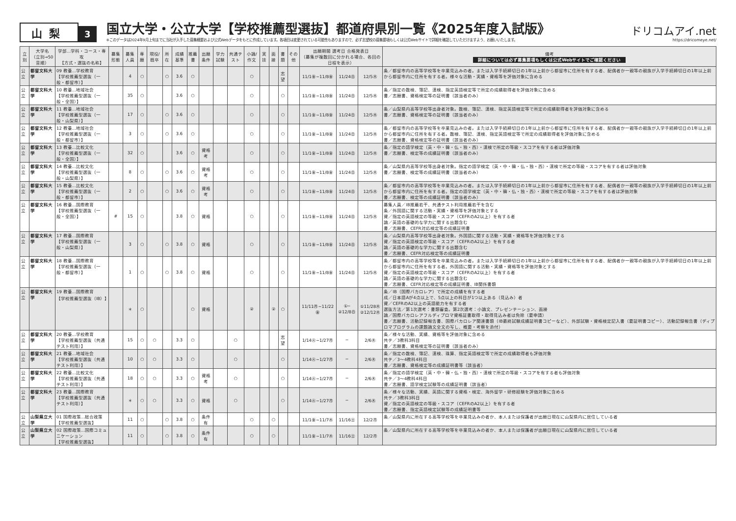山梨
3
国立大学・公立大学【学校推薦型選抜】都道府県別一覧《2025年度入試版》
※このデータは2024年9月上旬までに当社が入手した募集概要および公式Webデータをもとに作成しています。各項目は変更されている可能性もありますので、必ず志望校の募集要項もしくは公式Webサイトで詳細を確認していただけますよう、お願いいたします。
ドリコムアイ.net
https://dricomeye.net/
| 立別 | 大学名 （立別→50音順） | 学部…学科・コース・専攻 【方式・選抜の名称】 | 募集形態 | 募集人員 | 専願 | 現役/既卒 | 所在 | 成績基準 | 推薦書 | 出願条件 | 学力試験 | 共通テスト | 小論/作文 | 実技 | 面接 | 書類 | その他 | 出願期間 選考日 合格発表日 （募集が複数回に分かれる場合、各回の日程を表示） | | | 備考 詳細については必ず募集要項もしくは公式Webサイトでご確認ください |
| --- | --- | --- | --- | --- | --- | --- | --- | --- | --- | --- | --- | --- | --- | --- | --- | --- | --- | --- | --- | --- | --- |
| 公立 | 都留文科大学 | 09 教養…学校教育 【学校推薦型選抜（一般・都留市）】 | | 4 | ○ | | ○ | 3.6 | ○ | | | | ○ | | | 志望 | | 11/1㊎~11/8㊎ | 11/24㊐ | 12/5㊍ | 条／都留市内の高等学校等を卒業見込みの者。または入学手続締切日の1年以上前から都留市に住所を有する者、配偶者か一親等の親族が入学手続締切日の1年以上前から都留市内に住所を有する者。様々な活動・実績・資格等を評価対象に含める |
| 公立 | 都留文科大学 | 10 教養…地域社会 【学校推薦型選抜（一般・全国）】 | | 35 | ○ | | | 3.6 | ○ | | | | ○ | | | ○ | | 11/1㊎~11/8㊎ | 11/24㊐ | 12/5㊍ | 条／指定の数検、簿記、漢検、指定英語検定等で所定の成績取得者を評価対象に含める 書／志願書、資格検定等の証明書（該当者のみ） |
| 公立 | 都留文科大学 | 11 教養…地域社会 【学校推薦型選抜（一般・山梨県）】 | | 17 | ○ | | ○ | 3.6 | ○ | | | | ○ | | | ○ | | 11/1㊎~11/8㊎ | 11/24㊐ | 12/5㊍ | 条／山梨県内高等学校等出身者対象。数検、簿記、漢検、指定英語検定等で所定の成績取得者を評価対象に含める 書／志願書、資格検定等の証明書（該当者のみ） |
| 公立 | 都留文科大学 | 12 教養…地域社会 【学校推薦型選抜（一般・都留市）】 | | 3 | ○ | | ○ | 3.6 | ○ | | | | ○ | | | ○ | | 11/1㊎~11/8㊎ | 11/24㊐ | 12/5㊍ | 条／都留市内の高等学校等を卒業見込みの者。または入学手続締切日の1年以上前から都留市に住所を有する者、配偶者か一親等の親族が入学手続締切日の1年以上前から都留市内に住所を有する者。数検、簿記、漢検、指定英語検定等で所定の成績取得者を評価対象に含める 書／志願書、資格検定等の証明書（該当者のみ） |
| 公立 | 都留文科大学 | 13 教養…比較文化 【学校推薦型選抜（一般・全国）】 | | 32 | ○ | | | 3.6 | ○ | 資格考 | | | ○ | | | ○ | | 11/1㊎~11/8㊎ | 11/24㊐ | 12/5㊍ | 条／指定の語学検定（英・中・韓・仏・独・西）・漢検で所定の等級・スコアを有する者は評価対象 書／志願書、検定等の成績証明書（該当者のみ） |
| 公立 | 都留文科大学 | 14 教養…比較文化 【学校推薦型選抜（一般・山梨県）】 | | 8 | ○ | | ○ | 3.6 | ○ | 資格考 | | | ○ | | | ○ | | 11/1㊎~11/8㊎ | 11/24㊐ | 12/5㊍ | 条／山梨県内高等学校等出身者対象。指定の語学検定（英・中・韓・仏・独・西）・漢検で所定の等級・スコアを有する者は評価対象 書／志願書、検定等の成績証明書（該当者のみ） |
| 公立 | 都留文科大学 | 15 教養…比較文化 【学校推薦型選抜（一般・都留市）】 | | 2 | ○ | | ○ | 3.6 | ○ | 資格考 | | | ○ | | | ○ | | 11/1㊎~11/8㊎ | 11/24㊐ | 12/5㊍ | 条／都留市内の高等学校等を卒業見込みの者。または入学手続締切日の1年以上前から都留市に住所を有する者、配偶者か一親等の親族が入学手続締切日の1年以上前から都留市内に住所を有する者。指定の語学検定（英・中・韓・仏・独・西）・漢検で所定の等級・スコアを有する者は評価対象 書／志願書、検定等の成績証明書（該当者のみ） |
| 公立 | 都留文科大学 | 16 教養…国際教育 【学校推薦型選抜（一般・全国）】 | # | 15 | ○ | | | 3.8 | ○ | 資格 | | | ○ | | | ○ | | 11/1㊎~11/8㊎ | 11/24㊐ | 12/5㊍ | 募集人員／IB推薦若干、共通テスト利用推薦若干を含む 条／外国語に関する活動・実績・資格等を評価対象とする 資／指定の英語検定の等級・スコア（CEFRのA2以上）を有する者 論／英語の基礎的な学力に関する出題含む 書／志願書、CEFR対応検定等の成績証明書 |
| 公立 | 都留文科大学 | 17 教養…国際教育 【学校推薦型選抜（一般・山梨県）】 | | 3 | ○ | | ○ | 3.8 | ○ | 資格 | | | ○ | | | ○ | | 11/1㊎~11/8㊎ | 11/24㊐ | 12/5㊍ | 条／山梨県内高等学校等出身者対象。外国語に関する活動・実績・資格等を評価対象とする 資／指定の英語検定の等級・スコア（CEFRのA2以上）を有する者 論／英語の基礎的な学力に関する出題含む 書／志願書、CEFR対応検定等の成績証明書 |
| 公立 | 都留文科大学 | 18 教養…国際教育 【学校推薦型選抜（一般・都留市）】 | | 1 | ○ | | ○ | 3.8 | ○ | 資格 | | | ○ | | | ○ | | 11/1㊎~11/8㊎ | 11/24㊐ | 12/5㊍ | 条／都留市内の高等学校等を卒業見込みの者。または入学手続締切日の1年以上前から都留市に住所を有する者、配偶者か一親等の親族が入学手続締切日の1年以上前から都留市内に住所を有する者。外国語に関する活動・実績・資格等を評価対象とする 資／指定の英語検定の等級・スコア（CEFRのA2以上）を有する者 論／英語の基礎的な学力に関する出題含む 書／志願書、CEFR対応検定等の成績証明書、IB関係書類 |
| 公立 | 都留文科大学 | 19 教養…国際教育 【学校推薦型選抜（IB）】 | | ＊ | ○ | | | | ○ | 資格 | | | ② | | ② | ○ | | 11/11㊊~11/22㊎ | ①─ ②12/8㊐ | ①11/28㊍ ②12/12㊍ | 条／IB（国際バカロレア）で所定の成績を有する者 成／日本語Aが4点以上で、5点以上の科目が1つ以上ある（見込み）者 資／CEFRのA2以上の英語能力を有する者 選抜方法／第1次選考：書類審査。第2次選考：小論文、プレゼンテーション、面接 論／国際バカロレアフルディプロマ資格証書取得・取得見込み者は免除（要申請） 書／志願書、活動記録報告書、国際バカロレア関連書類（IB最終試験成績証明書コピーなど）、外部試験・資格検定記入書（要証明書コピー）、活動記録報告書（ディプロマプログラムの課題論文全文の写し、概要・考察を添付） |
| 公立 | 都留文科大学 | 20 教養…学校教育 【学校推薦型選抜（共通テスト利用）】 | | 15 | ○ | ○ | | 3.3 | ○ | | | ○ | | | | 志望 | | 1/14㊋~1/27㊊ | ─ | 2/6㊍ | 条／様々な活動、実績、資格等を評価対象に含める 共テ／3教科3科目 書／志願書、資格検定等の証明書（該当者のみ） |
| 公立 | 都留文科大学 | 21 教養…地域社会 【学校推薦型選抜（共通テスト利用）】 | | 10 | ○ | ○ | | 3.3 | ○ | | | ○ | | | | ○ | | 1/14㊋~1/27㊊ | ─ | 2/6㊍ | 条／指定の数検、簿記、漢検、珠算、指定英語検定等で所定の成績取得者も評価対象 共テ／3～4教科4科目 書／志願書、資格検定等の成績証明書等（該当者） |
| 公立 | 都留文科大学 | 22 教養…比較文化 【学校推薦型選抜（共通テスト利用）】 | | 18 | ○ | ○ | | 3.3 | ○ | 資格考 | | ○ | | | | ○ | | 1/14㊋~1/27㊊ | ─ | 2/6㊍ | 条／指定の語学検定（英・中・韓・仏・独・西）・漢検で所定の等級・スコアを有する者も評価対象 共テ／3～4教科4科目 書／志願書、語学検定試験等の成績証明書（該当者） |
| 公立 | 都留文科大学 | 23 教養…国際教育 【学校推薦型選抜（共通テスト利用）】 | | ＊ | ○ | ○ | | 3.3 | ○ | 資格 | | ○ | | | | ○ | | 1/14㊋~1/27㊊ | ─ | 2/6㊍ | 条／様々な活動、実績、英語に関する資格・検定、海外留学・研修経験を評価対象に含める 共テ／3教科3科目 資／指定の英語検定の等級・スコア（CEFRのA2以上）を有する者 書／志願書、指定英語検定試験等の成績証明書等 |
| 公立 | 山梨県立大学 | 01 国際政策…総合政策 【学校推薦型選抜】 | | 11 | ○ | | ○ | 3.8 | ○ | 条件有 | | | ○ | | ○ | | | 11/1㊎~11/7㊍ | 11/16㊏ | 12/2㊊ | 条／山梨県内に所在する高等学校等を卒業見込みの者か、本人または保護者が出願日現在に山梨県内に居住している者 |
| 公立 | 山梨県立大学 | 02 国際政策…国際コミュニケーション 【学校推薦型選抜】 | | 11 | ○ | | ○ | 3.8 | ○ | 条件有 | | | ○ | | ○ | | | 11/1㊎~11/7㊍ | 11/16㊏ | 12/2㊊ | 条／山梨県内に所在する高等学校等を卒業見込みの者か、本人または保護者が出願日現在に山梨県内に居住している者 |